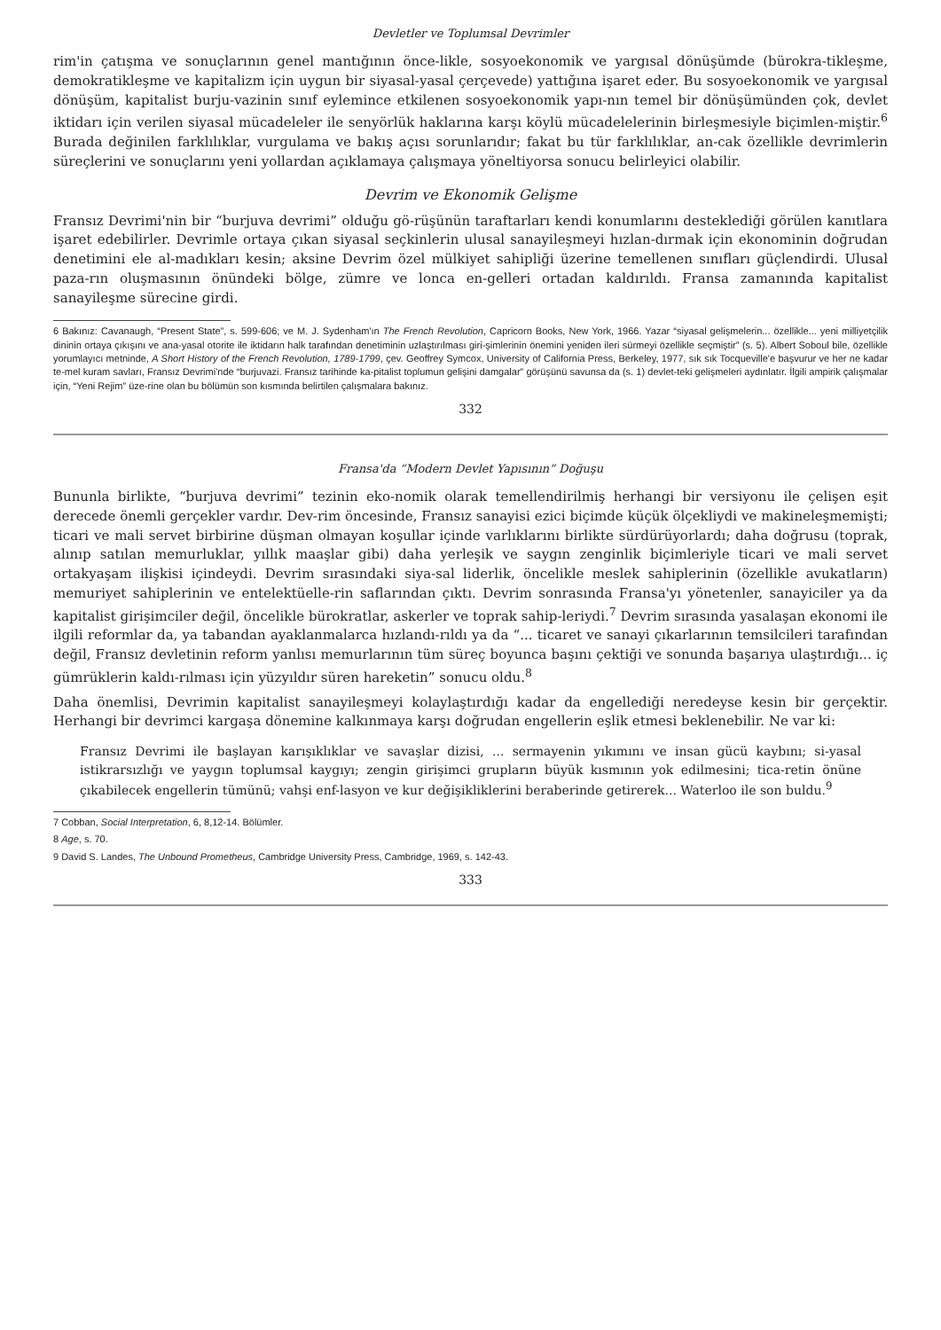Devletler ve Toplumsal Devrimler
rim'in çatışma ve sonuçlarının genel mantığının önce-likle, sosyoekonomik ve yargısal dönüşümde (bürokra-tikleşme, demokratikleşme ve kapitalizm için uygun bir siyasal-yasal çerçevede) yattığına işaret eder. Bu sosyoekonomik ve yargısal dönüşüm, kapitalist burju-vazinin sınıf eylemince etkilenen sosyoekonomik yapı-nın temel bir dönüşümünden çok, devlet iktidarı için verilen siyasal mücadeleler ile senyörlük haklarına karşı köylü mücadelelerinin birleşmesiyle biçimlen-miştir.<sup>6</sup> Burada değinilen farklılıklar, vurgulama ve bakış açısı sorunlarıdır; fakat bu tür farklılıklar, an-cak özellikle devrimlerin süreçlerini ve sonuçlarını yeni yollardan açıklamaya çalışmaya yöneltiyorsa sonucu belirleyici olabilir.
Devrim ve Ekonomik Gelişme
Fransız Devrimi'nin bir “burjuva devrimi” olduğu gö-rüşünün taraftarları kendi konumlarını desteklediği görülen kanıtlara işaret edebilirler. Devrimle ortaya çıkan siyasal seçkinlerin ulusal sanayileşmeyi hızlan-dırmak için ekonominin doğrudan denetimini ele al-madıkları kesin; aksine Devrim özel mülkiyet sahipliği üzerine temellenen sınıfları güçlendirdi. Ulusal paza-rın oluşmasının önündeki bölge, zümre ve lonca en-gelleri ortadan kaldırıldı. Fransa zamanında kapitalist sanayileşme sürecine girdi.
6 Bakınız: Cavanaugh, “Present State”, s. 599-606; ve M. J. Sydenham'ın The French Revolution, Capricorn Books, New York, 1966. Yazar “siyasal gelişmelerin... özellikle... yeni milliyetçilik dininin ortaya çıkışını ve ana-yasal otorite ile iktidarın halk tarafından denetiminin uzlaştırılması giri-şimlerinin önemini yeniden ileri sürmeyi özellikle seçmiştir” (s. 5). Albert Soboul bile, özellikle yorumlayıcı metninde, A Short History of the French Revolution, 1789-1799, çev. Geoffrey Symcox, University of California Press, Berkeley, 1977, sık sık Tocqueville'e başvurur ve her ne kadar te-mel kuram savları, Fransız Devrimi'nde “burjuvazi. Fransız tarihinde ka-pitalist toplumun gelişini damgalar” görüşünü savunsa da (s. 1) devlet-teki gelişmeleri aydınlatır. İlgili ampirik çalışmalar için, “Yeni Rejim” üze-rine olan bu bölümün son kısmında belirtilen çalışmalara bakınız.
332
Fransa'da “Modern Devlet Yapısının” Doğuşu
Bununla birlikte, “burjuva devrimi” tezinin eko-nomik olarak temellendirilmiş herhangi bir versiyonu ile çelişen eşit derecede önemli gerçekler vardır. Dev-rim öncesinde, Fransız sanayisi ezici biçimde küçük ölçekliydi ve makineleşmemişti; ticari ve mali servet birbirine düşman olmayan koşullar içinde varlıklarını birlikte sürdürüyorlardı; daha doğrusu (toprak, alınıp satılan memurluklar, yıllık maaşlar gibi) daha yerleşik ve saygın zenginlik biçimleriyle ticari ve mali servet ortakyaşam ilişkisi içindeydi. Devrim sırasındaki siya-sal liderlik, öncelikle meslek sahiplerinin (özellikle avukatların) memuriyet sahiplerinin ve entelektüelle-rin saflarından çıktı. Devrim sonrasında Fransa'yı yönetenler, sanayiciler ya da kapitalist girişimciler değil, öncelikle bürokratlar, askerler ve toprak sahip-leriydi.<sup>7</sup> Devrim sırasında yasalaşan ekonomi ile ilgili reformlar da, ya tabandan ayaklanmalarca hızlandı-rıldı ya da “... ticaret ve sanayi çıkarlarının temsilcileri tarafından değil, Fransız devletinin reform yanlısı memurlarının tüm süreç boyunca başını çektiği ve sonunda başarıya ulaştırdığı... iç gümrüklerin kaldı-rılması için yüzyıldır süren hareketin” sonucu oldu.<sup>8</sup>
Daha önemlisi, Devrimin kapitalist sanayileşmeyi kolaylaştırdığı kadar da engellediği neredeyse kesin bir gerçektir. Herhangi bir devrimci kargaşa dönemine kalkınmaya karşı doğrudan engellerin eşlik etmesi beklenebilir. Ne var ki:
Fransız Devrimi ile başlayan karışıklıklar ve savaşlar dizisi, ... sermayenin yıkımını ve insan gücü kaybını; si-yasal istikrarsızlığı ve yaygın toplumsal kaygıyı; zengin girişimci grupların büyük kısmının yok edilmesini; tica-retin önüne çıkabilecek engellerin tümünü; vahşi enf-lasyon ve kur değişikliklerini beraberinde getirerek... Waterloo ile son buldu.<sup>9</sup>
7 Cobban, Social Interpretation, 6, 8,12-14. Bölümler.
8 Age, s. 70.
9 David S. Landes, The Unbound Prometheus, Cambridge University Press, Cambridge, 1969, s. 142-43.
333